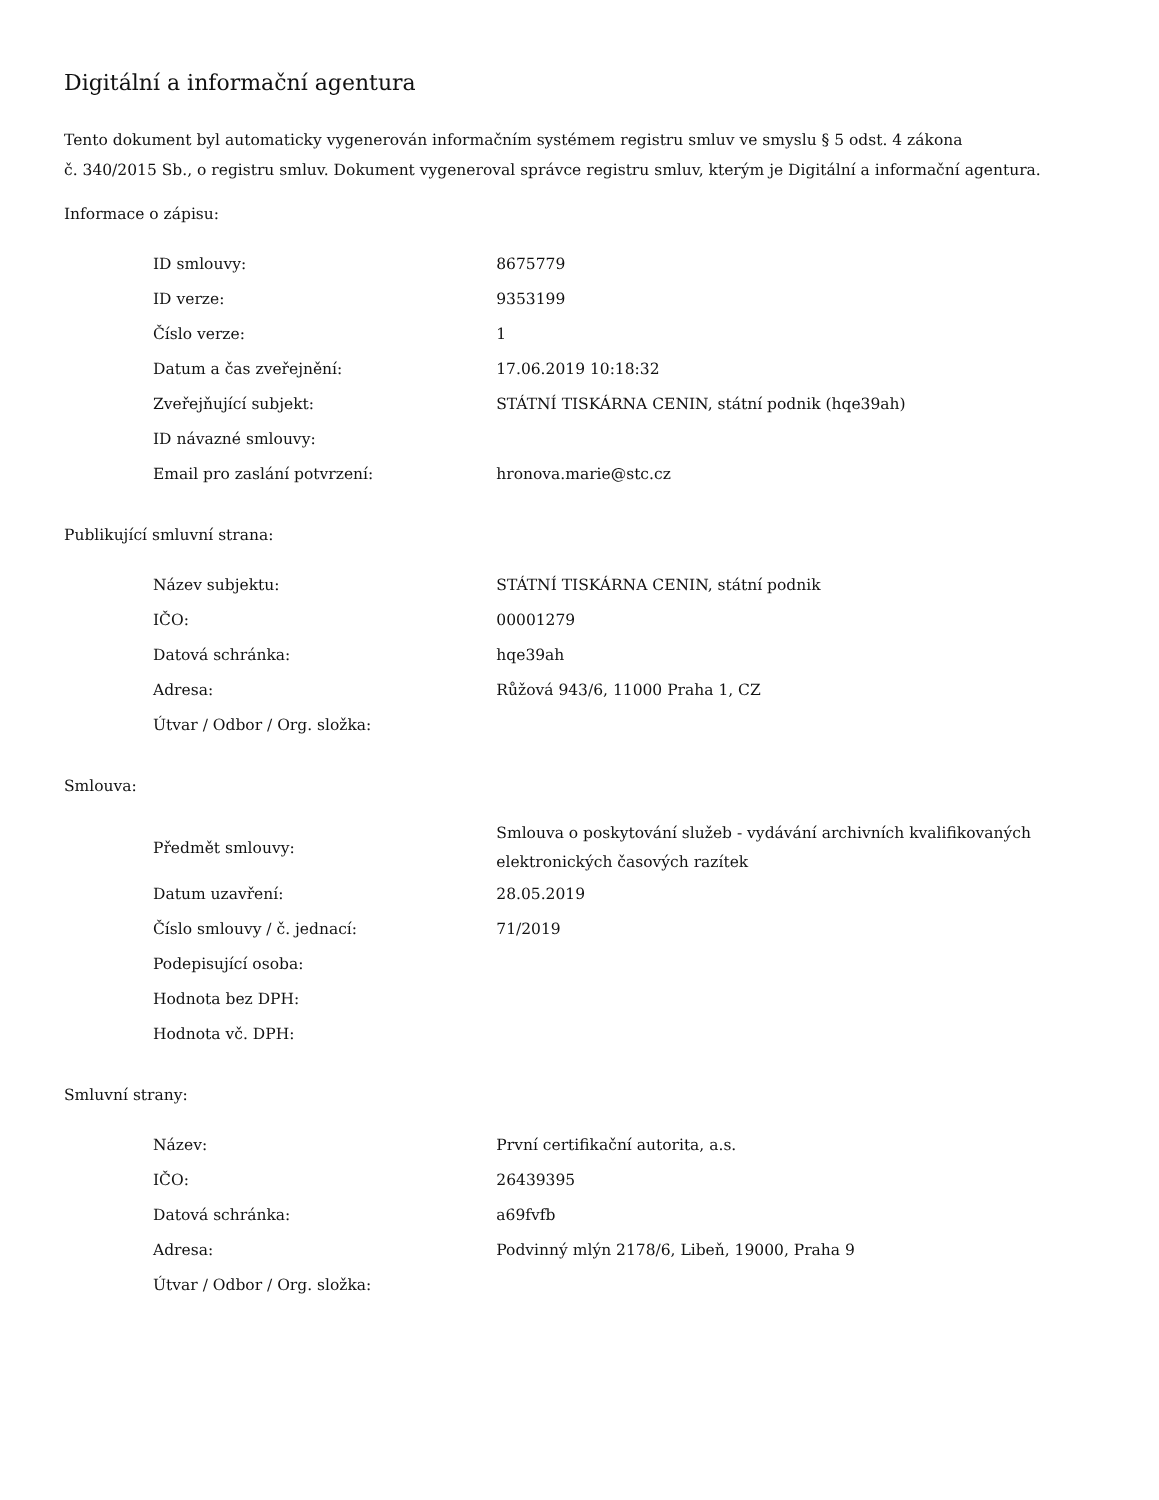Digitální a informační agentura
Tento dokument byl automaticky vygenerován informačním systémem registru smluv ve smyslu § 5 odst. 4 zákona
č. 340/2015 Sb., o registru smluv. Dokument vygeneroval správce registru smluv, kterým je Digitální a informační agentura.
Informace o zápisu:
| ID smlouvy: | 8675779 |
| ID verze: | 9353199 |
| Číslo verze: | 1 |
| Datum a čas zveřejnění: | 17.06.2019 10:18:32 |
| Zveřejňující subjekt: | STÁTNÍ TISKÁRNA CENIN, státní podnik (hqe39ah) |
| ID návazné smlouvy: | |
| Email pro zaslání potvrzení: | hronova.marie@stc.cz |
Publikující smluvní strana:
| Název subjektu: | STÁTNÍ TISKÁRNA CENIN, státní podnik |
| IČO: | 00001279 |
| Datová schránka: | hqe39ah |
| Adresa: | Růžová 943/6, 11000 Praha 1, CZ |
| Útvar / Odbor / Org. složka: | |
Smlouva:
| Předmět smlouvy: | Smlouva o poskytování služeb - vydávání archivních kvalifikovaných elektronických časových razítek |
| Datum uzavření: | 28.05.2019 |
| Číslo smlouvy / č. jednací: | 71/2019 |
| Podepisující osoba: | |
| Hodnota bez DPH: | |
| Hodnota vč. DPH: | |
Smluvní strany:
| Název: | První certifikační autorita, a.s. |
| IČO: | 26439395 |
| Datová schránka: | a69fvfb |
| Adresa: | Podvinný mlýn 2178/6, Libeň, 19000, Praha 9 |
| Útvar / Odbor / Org. složka: | |